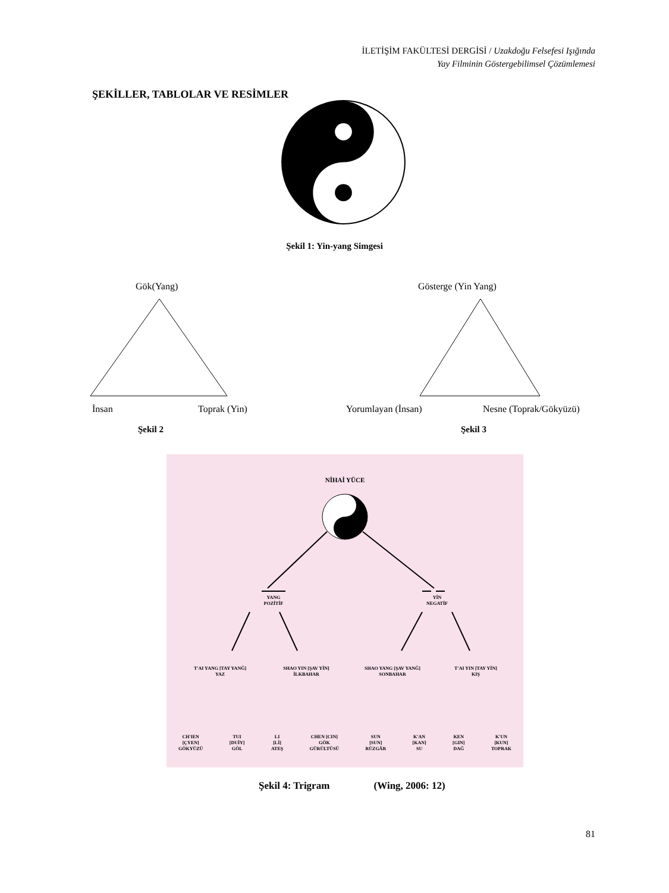İLETİŞİM FAKÜLTESİ DERGİSİ / Uzakdoğu Felsefesi Işığında
Yay Filminin Göstergebilimsel Çözümlemesi
ŞEKİLLER, TABLOLAR VE RESİMLER
Şekil 1: Yin-yang Simgesi
Gök(Yang)
İnsan Toprak (Yin)
Şekil 2
Gösterge (Yin Yang)
Yorumlayan (İnsan) Nesne (Toprak/Gökyüzü)
Şekil 3
NİHAİ YÜCE
YANG
POZİTİF
YİN
NEGATİF
T'AI YANG [TAY YANĞ]
YAZ
SHAO YIN [ŞAV YİN]
İLKBAHAR
SHAO YANG [ŞAV YANĞ]
SONBAHAR
T'AI YIN [TAY YİN]
KIŞ
CH'IEN
[ÇYEN]
GÖKYÜZÜ
TUI
[DUİY]
GÖL
LI
[Lİ]
ATEŞ
CHEN [CIN]
GÖK
GÜRÜLTÜSÜ
SUN
[SUN]
RÜZGÂR
K'AN
[KAN]
SU
KEN
[GIN]
DAĞ
K'UN
[KUN]
TOPRAK
Şekil 4: Trigram (Wing, 2006: 12)
81